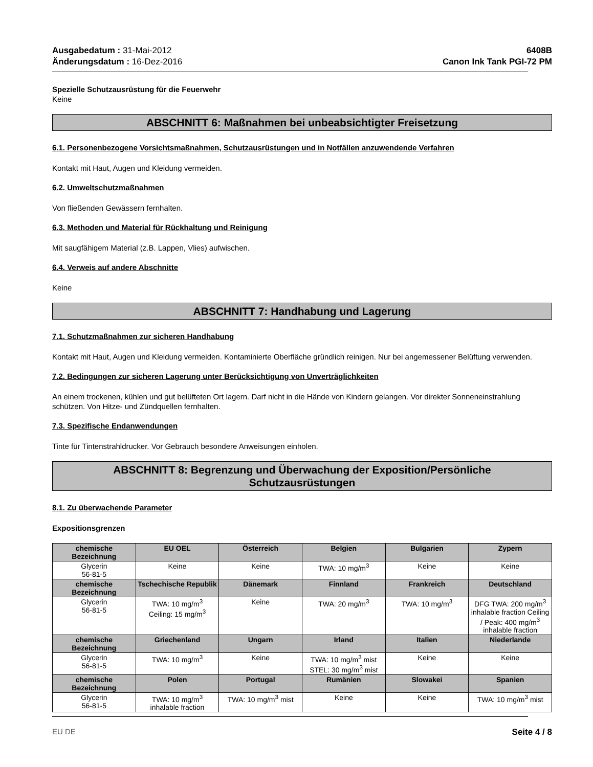Ausgabedatum : 31-Mai-2012
Änderungsdatum : 16-Dez-2016
6408B
Canon Ink Tank PGI-72 PM
Spezielle Schutzausrüstung für die Feuerwehr
Keine
ABSCHNITT 6: Maßnahmen bei unbeabsichtigter Freisetzung
6.1. Personenbezogene Vorsichtsmaßnahmen, Schutzausrüstungen und in Notfällen anzuwendende Verfahren
Kontakt mit Haut, Augen und Kleidung vermeiden.
6.2. Umweltschutzmaßnahmen
Von fließenden Gewässern fernhalten.
6.3. Methoden und Material für Rückhaltung und Reinigung
Mit saugfähigem Material (z.B. Lappen, Vlies) aufwischen.
6.4. Verweis auf andere Abschnitte
Keine
ABSCHNITT 7: Handhabung und Lagerung
7.1. Schutzmaßnahmen zur sicheren Handhabung
Kontakt mit Haut, Augen und Kleidung vermeiden. Kontaminierte Oberfläche gründlich reinigen. Nur bei angemessener Belüftung verwenden.
7.2. Bedingungen zur sicheren Lagerung unter Berücksichtigung von Unverträglichkeiten
An einem trockenen, kühlen und gut belüfteten Ort lagern. Darf nicht in die Hände von Kindern gelangen. Vor direkter Sonneneinstrahlung schützen. Von Hitze- und Zündquellen fernhalten.
7.3. Spezifische Endanwendungen
Tinte für Tintenstrahldrucker. Vor Gebrauch besondere Anweisungen einholen.
ABSCHNITT 8: Begrenzung und Überwachung der Exposition/Persönliche
Schutzausrüstungen
8.1. Zu überwachende Parameter
Expositionsgrenzen
| chemische Bezeichnung | EU OEL | Österreich | Belgien | Bulgarien | Zypern |
| --- | --- | --- | --- | --- | --- |
| Glycerin 56-81-5 | Keine | Keine | TWA: 10 mg/m<sup>3</sup> | Keine | Keine |
| chemische Bezeichnung | Tschechische Republik | Dänemark | Finnland | Frankreich | Deutschland |
| Glycerin 56-81-5 | TWA: 10 mg/m<sup>3</sup> Ceiling: 15 mg/m<sup>3</sup> | Keine | TWA: 20 mg/m<sup>3</sup> | TWA: 10 mg/m<sup>3</sup> | DFG TWA: 200 mg/m<sup>3</sup> inhalable fraction Ceiling / Peak: 400 mg/m<sup>3</sup> inhalable fraction |
| chemische Bezeichnung | Griechenland | Ungarn | Irland | Italien | Niederlande |
| Glycerin 56-81-5 | TWA: 10 mg/m<sup>3</sup> | Keine | TWA: 10 mg/m<sup>3</sup> mist STEL: 30 mg/m<sup>3</sup> mist | Keine | Keine |
| chemische Bezeichnung | Polen | Portugal | Rumänien | Slowakei | Spanien |
| Glycerin 56-81-5 | TWA: 10 mg/m<sup>3</sup> inhalable fraction | TWA: 10 mg/m<sup>3</sup> mist | Keine | Keine | TWA: 10 mg/m<sup>3</sup> mist |
EU DE Seite 4 / 8